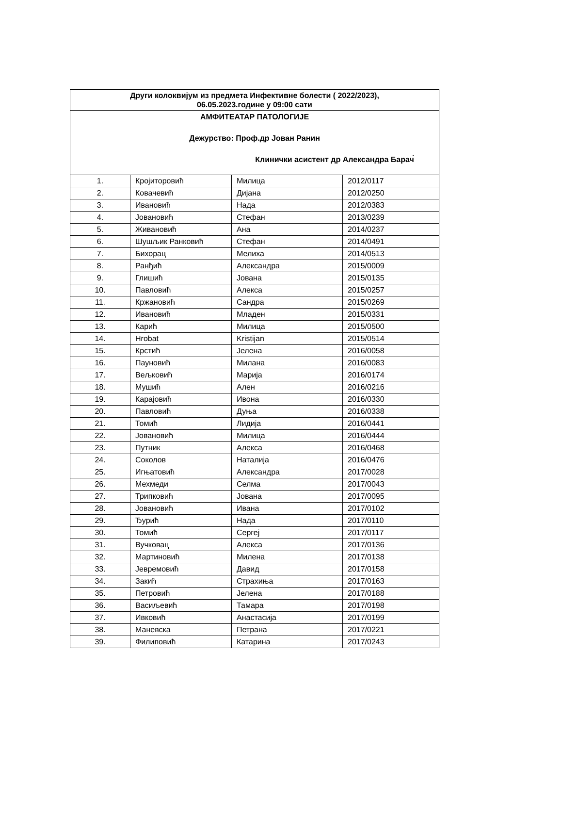| Други колоквијум из предмета Инфективне болести ( 2022/2023), 06.05.2023.године у 09:00 сати | | | |
| --- | --- | --- | --- |
| АМФИТЕАТАР ПАТОЛОГИЈЕ Дежурство: Проф.др Јован Ранин Клинички асистент др Александра Барач́ | | | |
| 1. | Кројиторовић | Милица | 2012/0117 |
| 2. | Ковачевић | Дијана | 2012/0250 |
| 3. | Ивановић | Нада | 2012/0383 |
| 4. | Јовановић | Стефан | 2013/0239 |
| 5. | Живановић | Ана | 2014/0237 |
| 6. | Шушљик Ранковић | Стефан | 2014/0491 |
| 7. | Бихорац | Мелиха | 2014/0513 |
| 8. | Ранђић | Александра | 2015/0009 |
| 9. | Глишић | Јована | 2015/0135 |
| 10. | Павловић | Алекса | 2015/0257 |
| 11. | Кржановић | Сандра | 2015/0269 |
| 12. | Ивановић | Младен | 2015/0331 |
| 13. | Карић | Милица | 2015/0500 |
| 14. | Hrobat | Kristijan | 2015/0514 |
| 15. | Крстић | Јелена | 2016/0058 |
| 16. | Пауновић | Милана | 2016/0083 |
| 17. | Вељковић | Марија | 2016/0174 |
| 18. | Мушић | Ален | 2016/0216 |
| 19. | Карајовић | Ивона | 2016/0330 |
| 20. | Павловић | Дуња | 2016/0338 |
| 21. | Томић | Лидија | 2016/0441 |
| 22. | Јовановић | Милица | 2016/0444 |
| 23. | Путник | Алекса | 2016/0468 |
| 24. | Соколов | Наталија | 2016/0476 |
| 25. | Игњатовић | Александра | 2017/0028 |
| 26. | Мехмеди | Селма | 2017/0043 |
| 27. | Трипковић | Јована | 2017/0095 |
| 28. | Јовановић | Ивана | 2017/0102 |
| 29. | Ђурић | Нада | 2017/0110 |
| 30. | Томић | Сергеј | 2017/0117 |
| 31. | Вучковац | Алекса | 2017/0136 |
| 32. | Мартиновић | Милена | 2017/0138 |
| 33. | Јевремовић | Давид | 2017/0158 |
| 34. | Закић | Страхиња | 2017/0163 |
| 35. | Петровић | Јелена | 2017/0188 |
| 36. | Васиљевић | Тамара | 2017/0198 |
| 37. | Ивковић | Анастасија | 2017/0199 |
| 38. | Маневска | Петрана | 2017/0221 |
| 39. | Филиповић | Катарина | 2017/0243 |